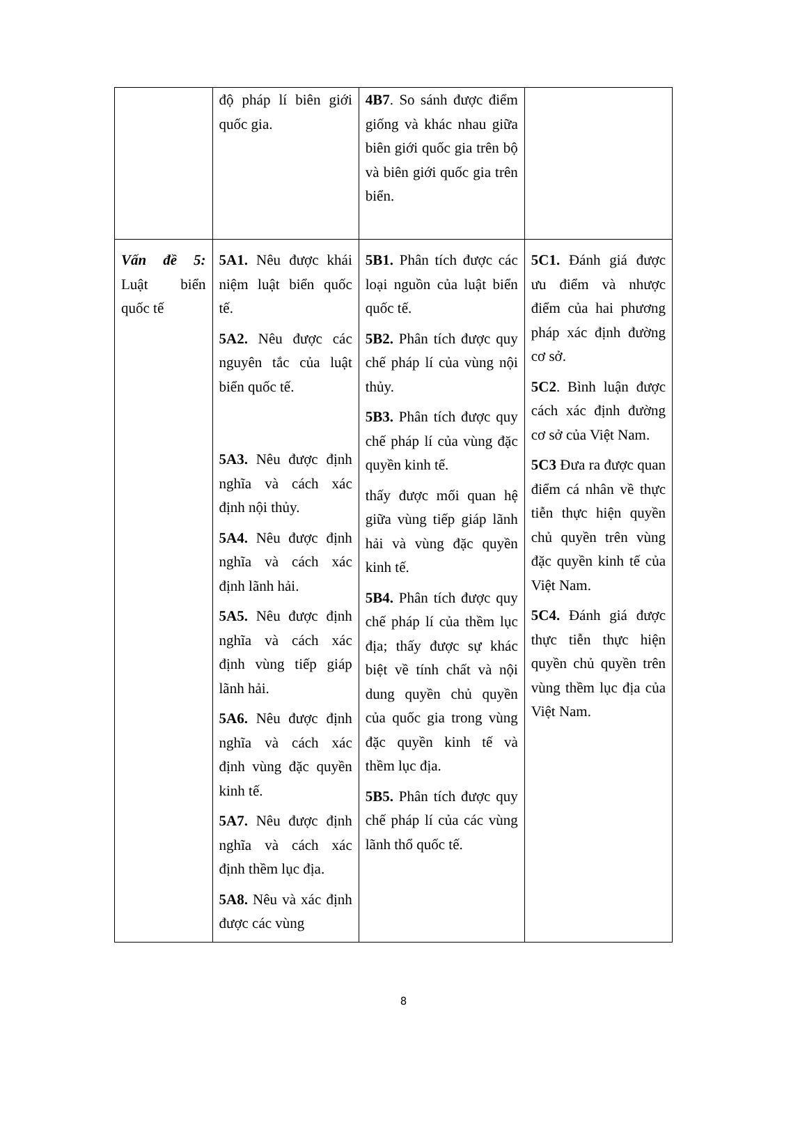| | độ pháp lí biên giới quốc gia. | 4B7 . So sánh được điểm giống và khác nhau giữa biên giới quốc gia trên bộ và biên giới quốc gia trên biển. | |
| Vấn đề 5: Luật biển quốc tế | 5A1. Nêu được khái niệm luật biển quốc tế. 5A2. Nêu được các nguyên tắc của luật biển quốc tế. 5A3. Nêu được định nghĩa và cách xác định nội thủy. 5A4. Nêu được định nghĩa và cách xác định lãnh hải. 5A5. Nêu được định nghĩa và cách xác định vùng tiếp giáp lãnh hải. 5A6. Nêu được định nghĩa và cách xác định vùng đặc quyền kinh tế. 5A7. Nêu được định nghĩa và cách xác định thềm lục địa. 5A8. Nêu và xác định được các vùng | 5B1. Phân tích được các loại nguồn của luật biển quốc tế. 5B2. Phân tích được quy chế pháp lí của vùng nội thủy. 5B3. Phân tích được quy chế pháp lí của vùng đặc quyền kinh tế. thấy được mối quan hệ giữa vùng tiếp giáp lãnh hải và vùng đặc quyền kinh tế. 5B4. Phân tích được quy chế pháp lí của thềm lục địa; thấy được sự khác biệt về tính chất và nội dung quyền chủ quyền của quốc gia trong vùng đặc quyền kinh tế và thềm lục địa. 5B5. Phân tích được quy chế pháp lí của các vùng lãnh thổ quốc tế. | 5C1. Đánh giá được ưu điểm và nhược điểm của hai phương pháp xác định đường cơ sở. 5C2 . Bình luận được cách xác định đường cơ sở của Việt Nam. 5C3 Đưa ra được quan điểm cá nhân về thực tiễn thực hiện quyền chủ quyền trên vùng đặc quyền kinh tế của Việt Nam. 5C4. Đánh giá được thực tiễn thực hiện quyền chủ quyền trên vùng thềm lục địa của Việt Nam. |
8